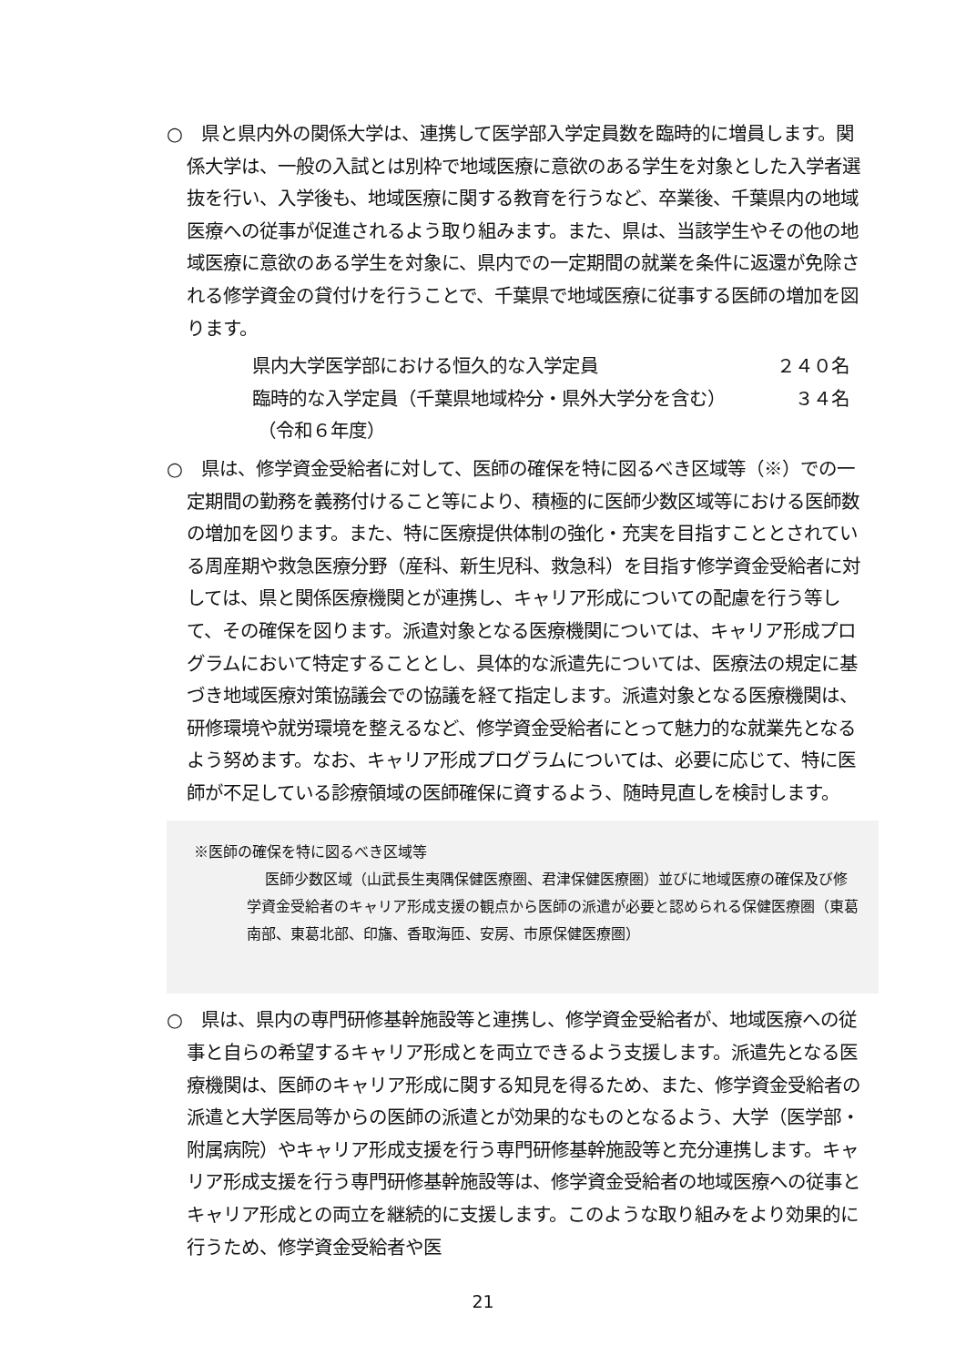○　県と県内外の関係大学は、連携して医学部入学定員数を臨時的に増員します。関係大学は、一般の入試とは別枠で地域医療に意欲のある学生を対象とした入学者選抜を行い、入学後も、地域医療に関する教育を行うなど、卒業後、千葉県内の地域医療への従事が促進されるよう取り組みます。また、県は、当該学生やその他の地域医療に意欲のある学生を対象に、県内での一定期間の就業を条件に返還が免除される修学資金の貸付けを行うことで、千葉県で地域医療に従事する医師の増加を図ります。
県内大学医学部における恒久的な入学定員 ２４０名
臨時的な入学定員（千葉県地域枠分・県外大学分を含む） ３４名
（令和６年度）
○　県は、修学資金受給者に対して、医師の確保を特に図るべき区域等（※）での一定期間の勤務を義務付けること等により、積極的に医師少数区域等における医師数の増加を図ります。また、特に医療提供体制の強化・充実を目指すこととされている周産期や救急医療分野（産科、新生児科、救急科）を目指す修学資金受給者に対しては、県と関係医療機関とが連携し、キャリア形成についての配慮を行う等して、その確保を図ります。派遣対象となる医療機関については、キャリア形成プログラムにおいて特定することとし、具体的な派遣先については、医療法の規定に基づき地域医療対策協議会での協議を経て指定します。派遣対象となる医療機関は、研修環境や就労環境を整えるなど、修学資金受給者にとって魅力的な就業先となるよう努めます。なお、キャリア形成プログラムについては、必要に応じて、特に医師が不足している診療領域の医師確保に資するよう、随時見直しを検討します。
※医師の確保を特に図るべき区域等
医師少数区域（山武長生夷隅保健医療圏、君津保健医療圏）並びに地域医療の確保及び修学資金受給者のキャリア形成支援の観点から医師の派遣が必要と認められる保健医療圏（東葛南部、東葛北部、印旛、香取海匝、安房、市原保健医療圏）
○　県は、県内の専門研修基幹施設等と連携し、修学資金受給者が、地域医療への従事と自らの希望するキャリア形成とを両立できるよう支援します。派遣先となる医療機関は、医師のキャリア形成に関する知見を得るため、また、修学資金受給者の派遣と大学医局等からの医師の派遣とが効果的なものとなるよう、大学（医学部・附属病院）やキャリア形成支援を行う専門研修基幹施設等と充分連携します。キャリア形成支援を行う専門研修基幹施設等は、修学資金受給者の地域医療への従事とキャリア形成との両立を継続的に支援します。このような取り組みをより効果的に行うため、修学資金受給者や医
21